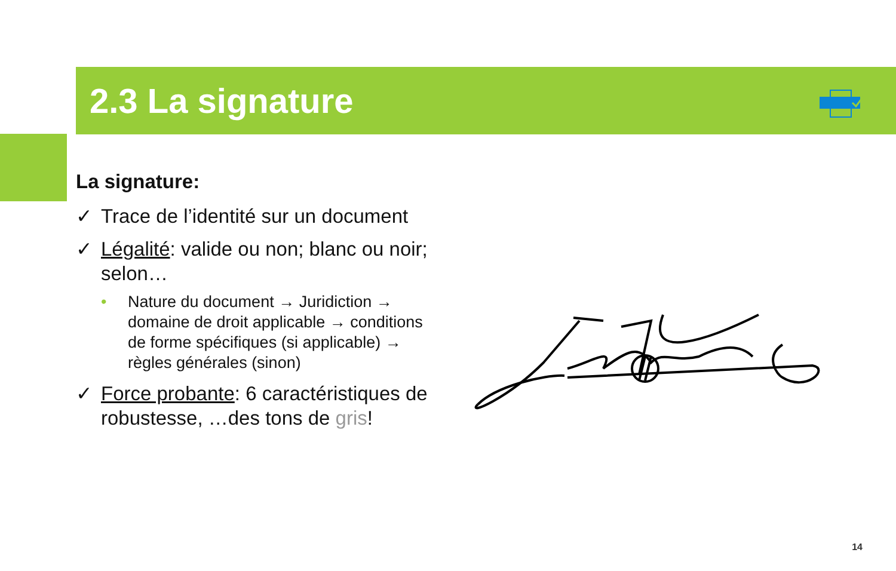2.3 La signature
La signature:
✓ Trace de l’identité sur un document
✓ Légalité: valide ou non; blanc ou noir; selon…
• Nature du document → Juridiction → domaine de droit applicable → conditions de forme spécifiques (si applicable) → règles générales (sinon)
✓ Force probante: 6 caractéristiques de robustesse, …des tons de gris!
14